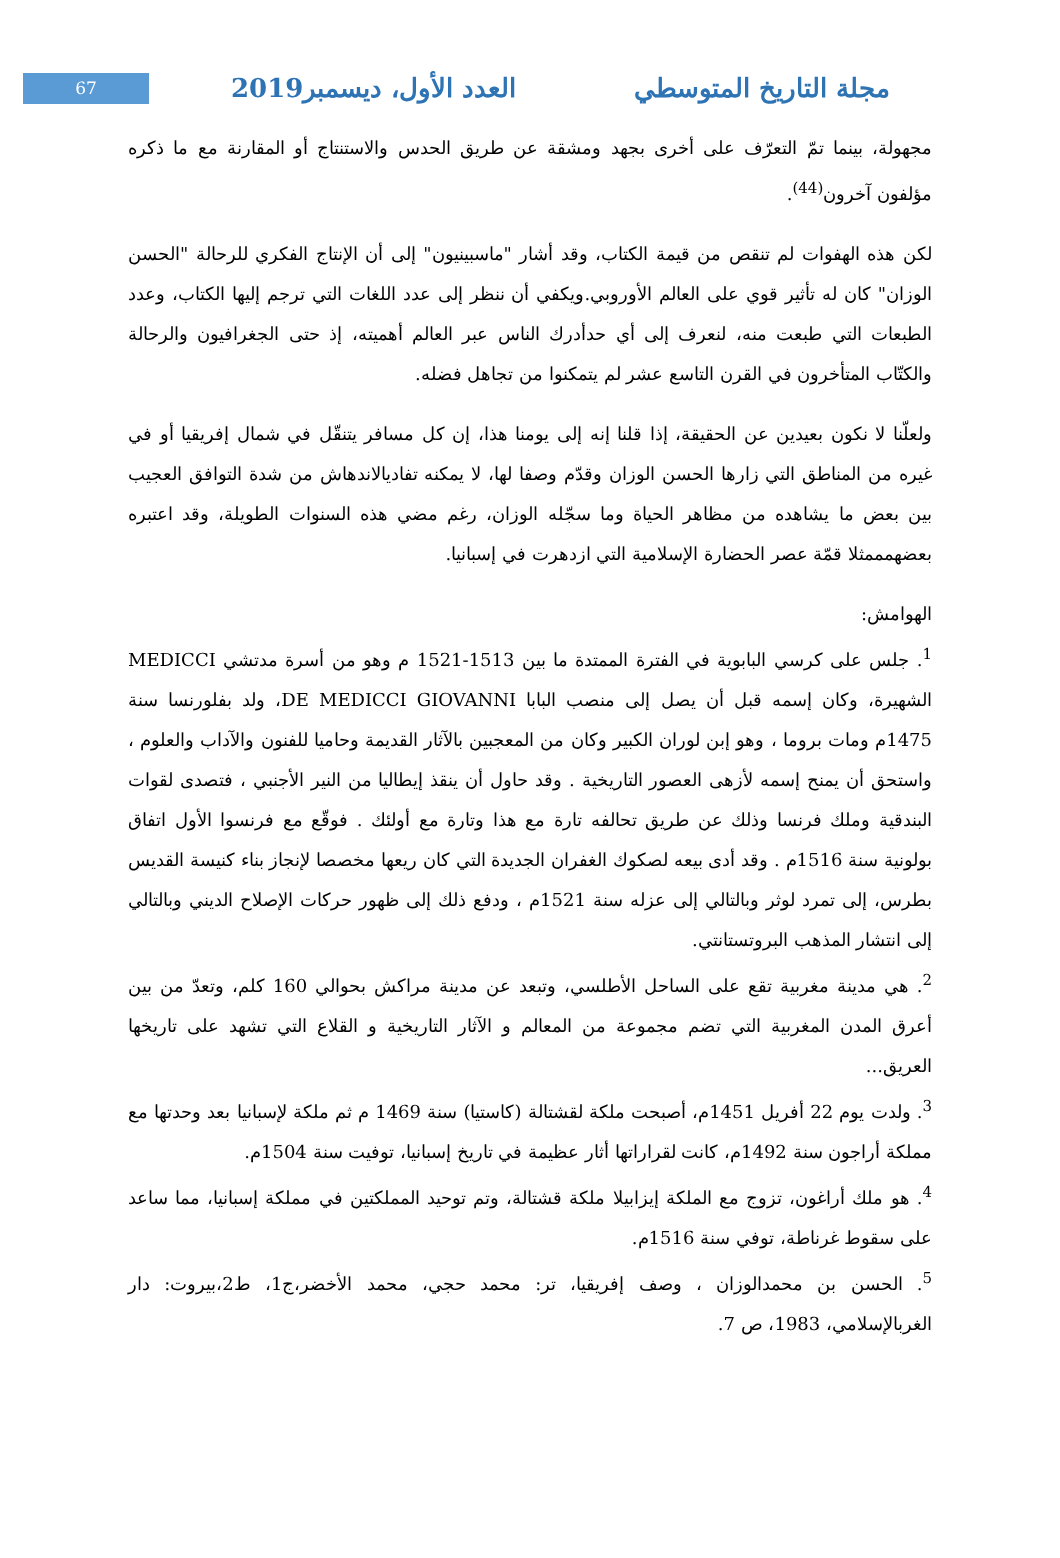67
العدد الأول، ديسمبر2019 مجلة التاريخ المتوسطي
مجهولة، بينما تمّ التعرّف على أخرى بجهد ومشقة عن طريق الحدس والاستنتاج أو المقارنة مع ما ذكره مؤلفون آخرون<sup>(44)</sup>.
لكن هذه الهفوات لم تنقص من قيمة الكتاب، وقد أشار "ماسبينيون" إلى أن الإنتاج الفكري للرحالة "الحسن الوزان" كان له تأثير قوي على العالم الأوروبي.ويكفي أن ننظر إلى عدد اللغات التي ترجم إليها الكتاب، وعدد الطبعات التي طبعت منه، لنعرف إلى أي حدأدرك الناس عبر العالم أهميته، إذ حتى الجغرافيون والرحالة والكتّاب المتأخرون في القرن التاسع عشر لم يتمكنوا من تجاهل فضله.
ولعلّنا لا نكون بعيدين عن الحقيقة، إذا قلنا إنه إلى يومنا هذا، إن كل مسافر يتنقّل في شمال إفريقيا أو في غيره من المناطق التي زارها الحسن الوزان وقدّم وصفا لها، لا يمكنه تفاديالاندهاش من شدة التوافق العجيب بين بعض ما يشاهده من مظاهر الحياة وما سجّله الوزان، رغم مضي هذه السنوات الطويلة، وقد اعتبره بعضهمممثلا قمّة عصر الحضارة الإسلامية التي ازدهرت في إسبانيا.
الهوامش:
<sup>1</sup>. جلس على كرسي البابوية في الفترة الممتدة ما بين 1513-1521 م وهو من أسرة مدتشي MEDICCI الشهيرة، وكان إسمه قبل أن يصل إلى منصب البابا DE MEDICCI GIOVANNI، ولد بفلورنسا سنة 1475م ومات بروما ، وهو إبن لوران الكبير وكان من المعجبين بالآثار القديمة وحاميا للفنون والآداب والعلوم ، واستحق أن يمنح إسمه لأزهى العصور التاريخية . وقد حاول أن ينقذ إيطاليا من النير الأجنبي ، فتصدى لقوات البندقية وملك فرنسا وذلك عن طريق تحالفه تارة مع هذا وتارة مع أولئك . فوقّع مع فرنسوا الأول اتفاق بولونية سنة 1516م . وقد أدى بيعه لصكوك الغفران الجديدة التي كان ريعها مخصصا لإنجاز بناء كنيسة القديس بطرس، إلى تمرد لوثر وبالتالي إلى عزله سنة 1521م ، ودفع ذلك إلى ظهور حركات الإصلاح الديني وبالتالي إلى انتشار المذهب البروتستانتي.
<sup>2</sup>. هي مدينة مغربية تقع على الساحل الأطلسي، وتبعد عن مدينة مراكش بحوالي 160 كلم، وتعدّ من بين أعرق المدن المغربية التي تضم مجموعة من المعالم و الآثار التاريخية و القلاع التي تشهد على تاريخها العريق...
<sup>3</sup>. ولدت يوم 22 أفريل 1451م، أصبحت ملكة لقشتالة (كاستيا) سنة 1469 م ثم ملكة لإسبانيا بعد وحدتها مع مملكة أراجون سنة 1492م، كانت لقراراتها أثار عظيمة في تاريخ إسبانيا، توفيت سنة 1504م.
<sup>4</sup>. هو ملك أراغون، تزوج مع الملكة إيزابيلا ملكة قشتالة، وتم توحيد المملكتين في مملكة إسبانيا، مما ساعد على سقوط غرناطة، توفي سنة 1516م.
<sup>5</sup>. الحسن بن محمدالوزان ، وصف إفريقيا، تر: محمد حجي، محمد الأخضر،ج1، ط2،بيروت: دار الغربالإسلامي، 1983، ص 7.